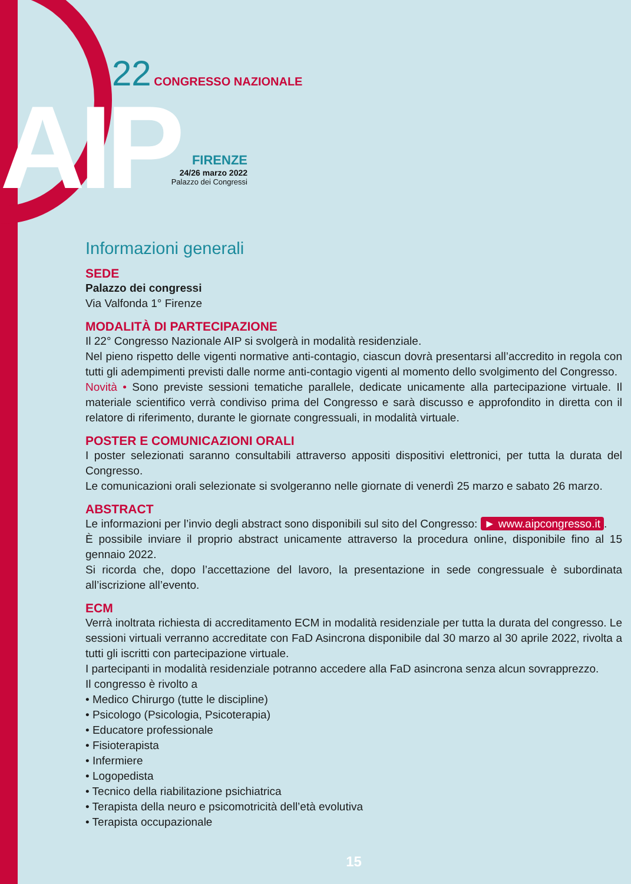AIP
22 CONGRESSO NAZIONALE
FIRENZE
24/26 marzo 2022
Palazzo dei Congressi
Informazioni generali
SEDE
Palazzo dei congressi
Via Valfonda 1° Firenze
MODALITÀ DI PARTECIPAZIONE
Il 22° Congresso Nazionale AIP si svolgerà in modalità residenziale.
Nel pieno rispetto delle vigenti normative anti-contagio, ciascun dovrà presentarsi all’accredito in regola con tutti gli adempimenti previsti dalle norme anti-contagio vigenti al momento dello svolgimento del Congresso.
Novità • Sono previste sessioni tematiche parallele, dedicate unicamente alla partecipazione virtuale. Il materiale scientifico verrà condiviso prima del Congresso e sarà discusso e approfondito in diretta con il relatore di riferimento, durante le giornate congressuali, in modalità virtuale.
POSTER E COMUNICAZIONI ORALI
I poster selezionati saranno consultabili attraverso appositi dispositivi elettronici, per tutta la durata del Congresso.
Le comunicazioni orali selezionate si svolgeranno nelle giornate di venerdì 25 marzo e sabato 26 marzo.
ABSTRACT
Le informazioni per l’invio degli abstract sono disponibili sul sito del Congresso: ► www.aipcongresso.it.
È possibile inviare il proprio abstract unicamente attraverso la procedura online, disponibile fino al 15 gennaio 2022.
Si ricorda che, dopo l’accettazione del lavoro, la presentazione in sede congressuale è subordinata all’iscrizione all’evento.
ECM
Verrà inoltrata richiesta di accreditamento ECM in modalità residenziale per tutta la durata del congresso. Le sessioni virtuali verranno accreditate con FaD Asincrona disponibile dal 30 marzo al 30 aprile 2022, rivolta a tutti gli iscritti con partecipazione virtuale.
I partecipanti in modalità residenziale potranno accedere alla FaD asincrona senza alcun sovrapprezzo.
Il congresso è rivolto a
• Medico Chirurgo (tutte le discipline)
• Psicologo (Psicologia, Psicoterapia)
• Educatore professionale
• Fisioterapista
• Infermiere
• Logopedista
• Tecnico della riabilitazione psichiatrica
• Terapista della neuro e psicomotricità dell’età evolutiva
• Terapista occupazionale
15